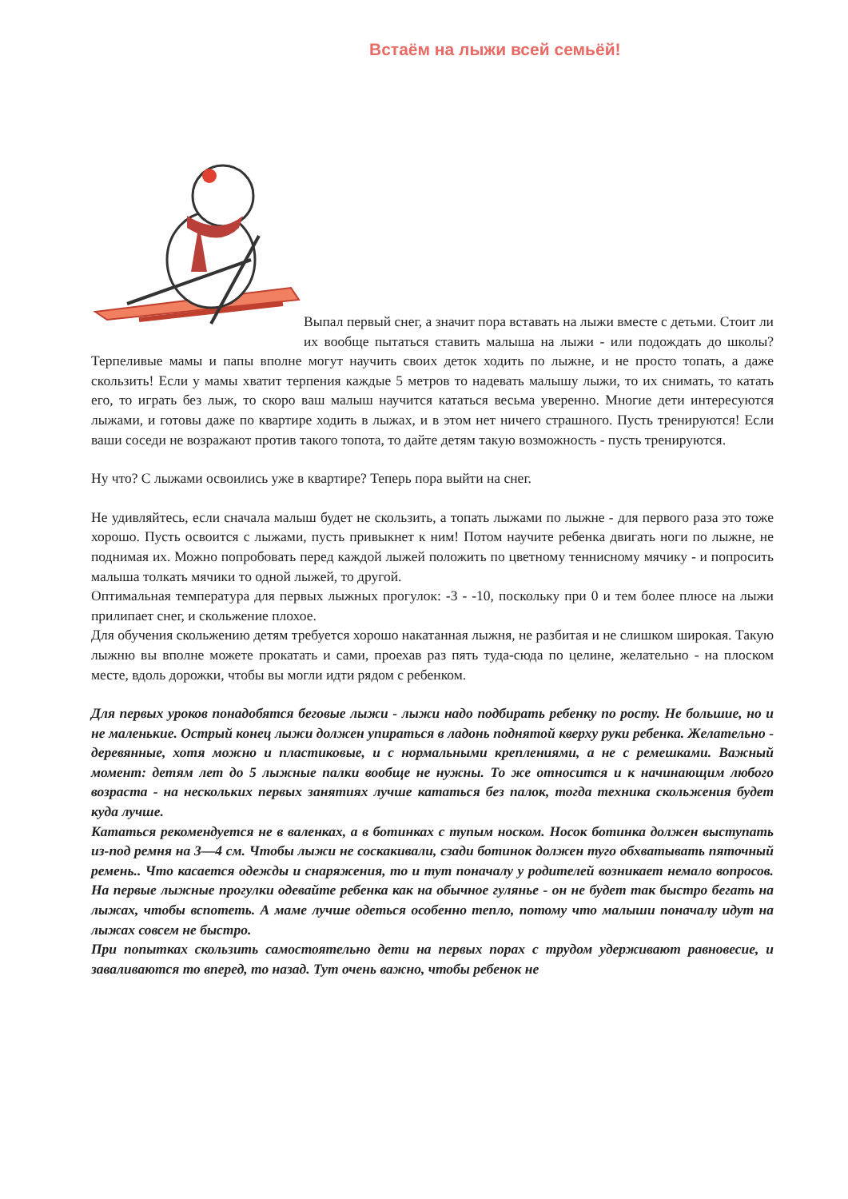Встаём на лыжи всей семьёй!
Выпал первый снег, а значит пора вставать на лыжи вместе с детьми. Стоит ли их вообще пытаться ставить малыша на лыжи - или подождать до школы? Терпеливые мамы и папы вполне могут научить своих деток ходить по лыжне, и не просто топать, а даже скользить! Если у мамы хватит терпения каждые 5 метров то надевать малышу лыжи, то их снимать, то катать его, то играть без лыж, то скоро ваш малыш научится кататься весьма уверенно. Многие дети интересуются лыжами, и готовы даже по квартире ходить в лыжах, и в этом нет ничего страшного. Пусть тренируются! Если ваши соседи не возражают против такого топота, то дайте детям такую возможность - пусть тренируются.
Ну что? С лыжами освоились уже в квартире? Теперь пора выйти на снег.
Не удивляйтесь, если сначала малыш будет не скользить, а топать лыжами по лыжне - для первого раза это тоже хорошо. Пусть освоится с лыжами, пусть привыкнет к ним! Потом научите ребенка двигать ноги по лыжне, не поднимая их. Можно попробовать перед каждой лыжей положить по цветному теннисному мячику - и попросить малыша толкать мячики то одной лыжей, то другой.
Оптимальная температура для первых лыжных прогулок: -3 - -10, поскольку при 0 и тем более плюсе на лыжи прилипает снег, и скольжение плохое.
Для обучения скольжению детям требуется хорошо накатанная лыжня, не разбитая и не слишком широкая. Такую лыжню вы вполне можете прокатать и сами, проехав раз пять туда-сюда по целине, желательно - на плоском месте, вдоль дорожки, чтобы вы могли идти рядом с ребенком.
Для первых уроков понадобятся беговые лыжи - лыжи надо подбирать ребенку по росту. Не большие, но и не маленькие. Острый конец лыжи должен упираться в ладонь поднятой кверху руки ребенка. Желательно - деревянные, хотя можно и пластиковые, и с нормальными креплениями, а не с ремешками. Важный момент: детям лет до 5 лыжные палки вообще не нужны. То же относится и к начинающим любого возраста - на нескольких первых занятиях лучше кататься без палок, тогда техника скольжения будет куда лучше.
Кататься рекомендуется не в валенках, а в ботинках с тупым носком. Носок ботинка должен выступать из-под ремня на 3—4 см. Чтобы лыжи не соскакивали, сзади ботинок должен туго обхватывать пяточный ремень.. Что касается одежды и снаряжения, то и тут поначалу у родителей возникает немало вопросов. На первые лыжные прогулки одевайте ребенка как на обычное гулянье - он не будет так быстро бегать на лыжах, чтобы вспотеть. А маме лучше одеться особенно тепло, потому что малыши поначалу идут на лыжах совсем не быстро.
При попытках скользить самостоятельно дети на первых порах с трудом удерживают равновесие, и заваливаются то вперед, то назад. Тут очень важно, чтобы ребенок не